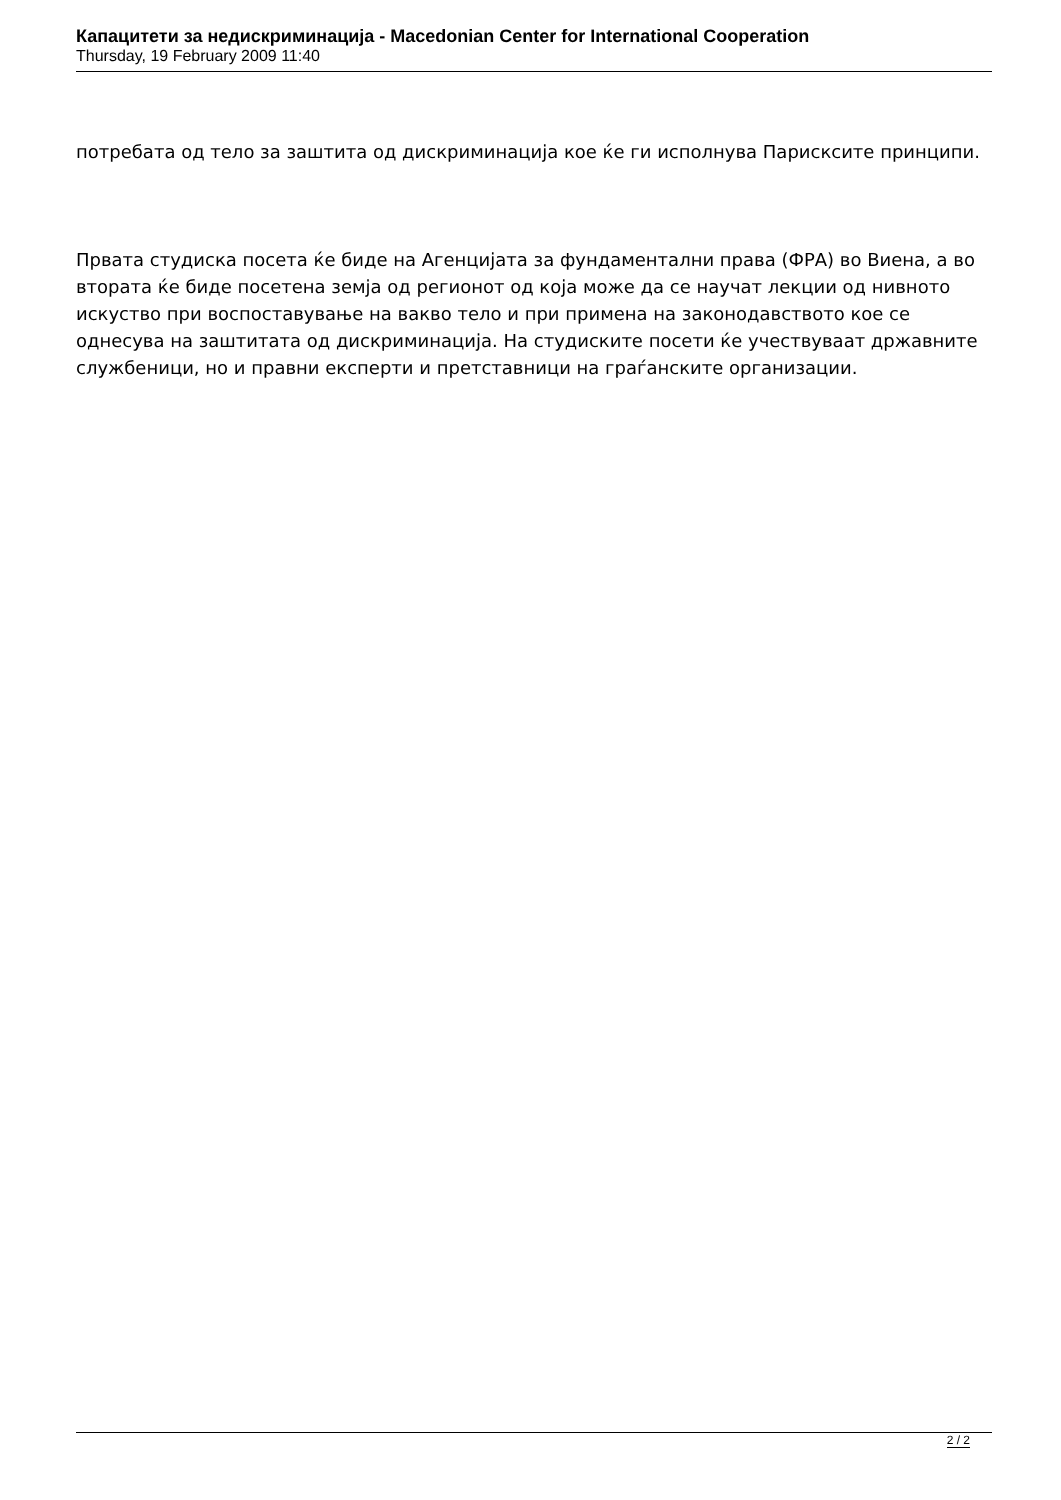Капацитети за недискриминација - Macedonian Center for International Cooperation
Thursday, 19 February 2009 11:40
потребата од тело за заштита од дискриминација кое ќе ги исполнува Парисксите принципи.
Првата студиска посета ќе биде на Агенцијата за фундаментални права (ФРА) во Виена, а во втората ќе биде посетена земја од регионот од која може да се научат лекции од нивното искуство при воспоставување на вакво тело и при примена на законодавството кое се однесува на заштитата од дискриминација. На студиските посети ќе учествуваат државните службеници, но и правни експерти и претставници на граѓанските организации.
2 / 2